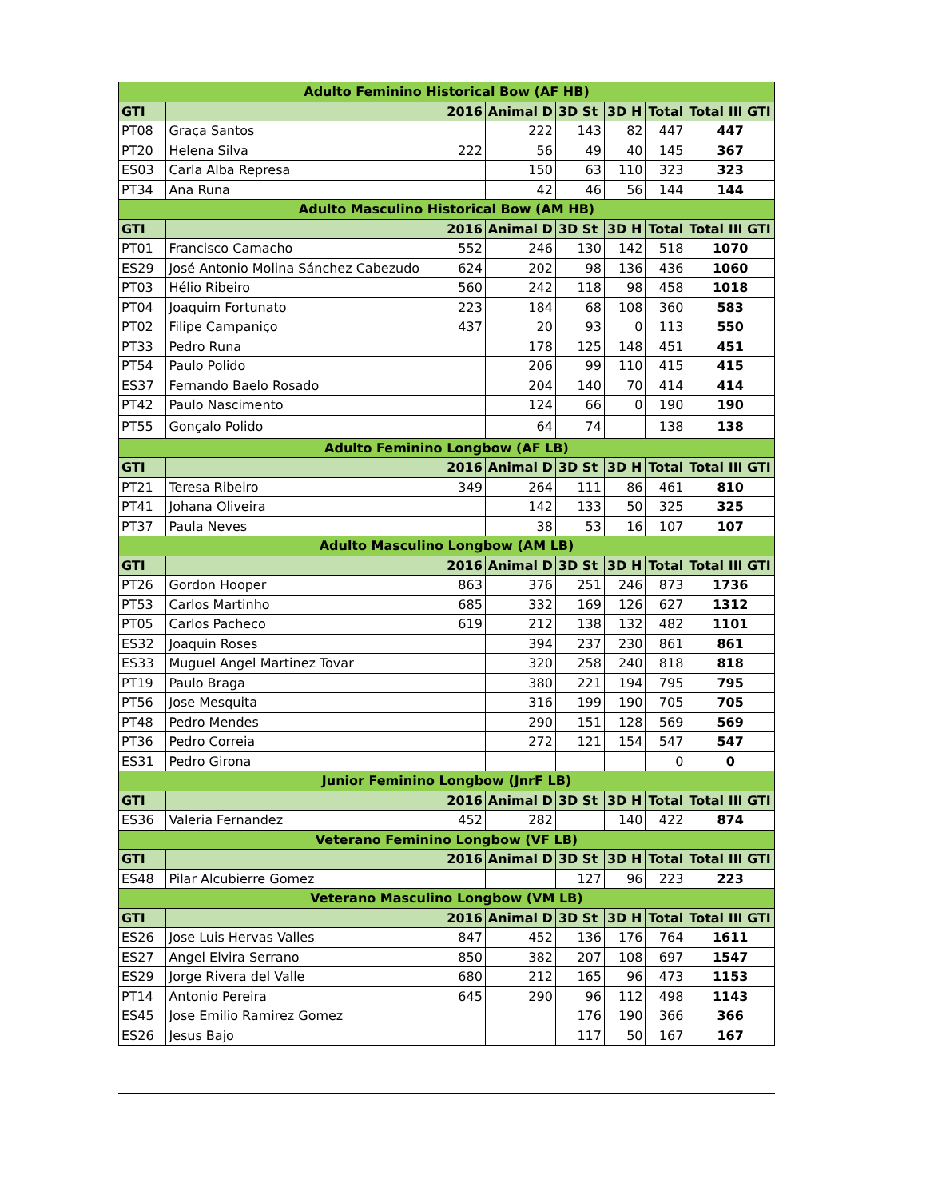| Adulto Feminino Historical Bow (AF HB) | | | | | | | |
| GTI | | 2016 | Animal D | 3D St | 3D H | Total | Total III GTI |
| PT08 | Graça Santos | | 222 | 143 | 82 | 447 | 447 |
| PT20 | Helena Silva | 222 | 56 | 49 | 40 | 145 | 367 |
| ES03 | Carla Alba Represa | | 150 | 63 | 110 | 323 | 323 |
| PT34 | Ana Runa | | 42 | 46 | 56 | 144 | 144 |
| Adulto Masculino Historical Bow (AM HB) | | | | | | | |
| GTI | | 2016 | Animal D | 3D St | 3D H | Total | Total III GTI |
| PT01 | Francisco Camacho | 552 | 246 | 130 | 142 | 518 | 1070 |
| ES29 | José Antonio Molina Sánchez Cabezudo | 624 | 202 | 98 | 136 | 436 | 1060 |
| PT03 | Hélio Ribeiro | 560 | 242 | 118 | 98 | 458 | 1018 |
| PT04 | Joaquim Fortunato | 223 | 184 | 68 | 108 | 360 | 583 |
| PT02 | Filipe Campaniço | 437 | 20 | 93 | 0 | 113 | 550 |
| PT33 | Pedro Runa | | 178 | 125 | 148 | 451 | 451 |
| PT54 | Paulo Polido | | 206 | 99 | 110 | 415 | 415 |
| ES37 | Fernando Baelo Rosado | | 204 | 140 | 70 | 414 | 414 |
| PT42 | Paulo Nascimento | | 124 | 66 | 0 | 190 | 190 |
| PT55 | Gonçalo Polido | | 64 | 74 | | 138 | 138 |
| Adulto Feminino Longbow (AF LB) | | | | | | | |
| GTI | | 2016 | Animal D | 3D St | 3D H | Total | Total III GTI |
| PT21 | Teresa Ribeiro | 349 | 264 | 111 | 86 | 461 | 810 |
| PT41 | Johana Oliveira | | 142 | 133 | 50 | 325 | 325 |
| PT37 | Paula Neves | | 38 | 53 | 16 | 107 | 107 |
| Adulto Masculino Longbow (AM LB) | | | | | | | |
| GTI | | 2016 | Animal D | 3D St | 3D H | Total | Total III GTI |
| PT26 | Gordon Hooper | 863 | 376 | 251 | 246 | 873 | 1736 |
| PT53 | Carlos Martinho | 685 | 332 | 169 | 126 | 627 | 1312 |
| PT05 | Carlos Pacheco | 619 | 212 | 138 | 132 | 482 | 1101 |
| ES32 | Joaquin Roses | | 394 | 237 | 230 | 861 | 861 |
| ES33 | Muguel Angel Martinez Tovar | | 320 | 258 | 240 | 818 | 818 |
| PT19 | Paulo Braga | | 380 | 221 | 194 | 795 | 795 |
| PT56 | Jose Mesquita | | 316 | 199 | 190 | 705 | 705 |
| PT48 | Pedro Mendes | | 290 | 151 | 128 | 569 | 569 |
| PT36 | Pedro Correia | | 272 | 121 | 154 | 547 | 547 |
| ES31 | Pedro Girona | | | | | 0 | 0 |
| Junior Feminino Longbow (JnrF LB) | | | | | | | |
| GTI | | 2016 | Animal D | 3D St | 3D H | Total | Total III GTI |
| ES36 | Valeria Fernandez | 452 | 282 | | 140 | 422 | 874 |
| Veterano Feminino Longbow (VF LB) | | | | | | | |
| GTI | | 2016 | Animal D | 3D St | 3D H | Total | Total III GTI |
| ES48 | Pilar Alcubierre Gomez | | | 127 | 96 | 223 | 223 |
| Veterano Masculino Longbow (VM LB) | | | | | | | |
| GTI | | 2016 | Animal D | 3D St | 3D H | Total | Total III GTI |
| ES26 | Jose Luis Hervas Valles | 847 | 452 | 136 | 176 | 764 | 1611 |
| ES27 | Angel Elvira Serrano | 850 | 382 | 207 | 108 | 697 | 1547 |
| ES29 | Jorge Rivera del Valle | 680 | 212 | 165 | 96 | 473 | 1153 |
| PT14 | Antonio Pereira | 645 | 290 | 96 | 112 | 498 | 1143 |
| ES45 | Jose Emilio Ramirez Gomez | | | 176 | 190 | 366 | 366 |
| ES26 | Jesus Bajo | | | 117 | 50 | 167 | 167 |